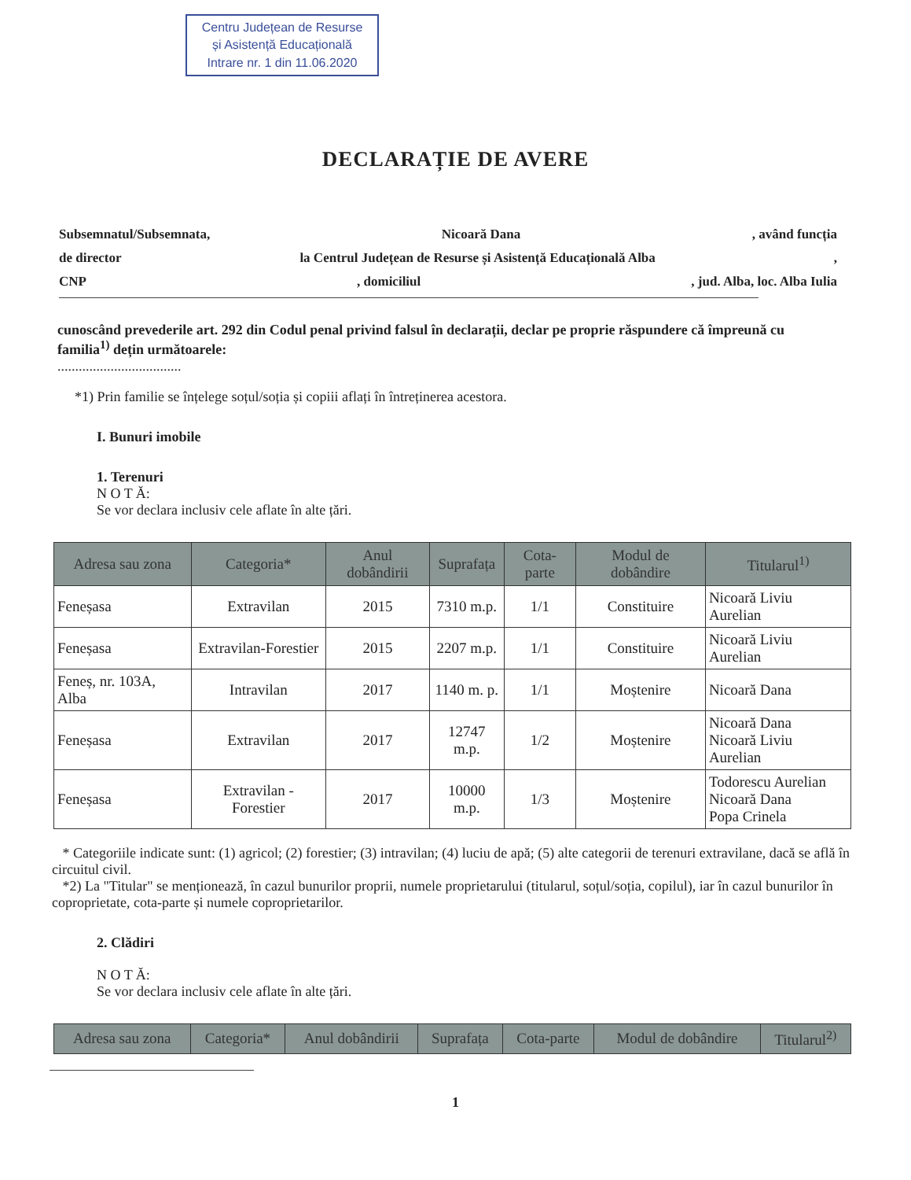Centru Județean de Resurse
și Asistență Educațională
Intrare nr. 1 din 11.06.2020
DECLARAȚIE DE AVERE
Subsemnatul/Subsemnata, Nicoară Dana, având funcția
de director la Centrul Județean de Resurse și Asistență Educațională Alba,
CNP, domiciliul, jud. Alba, loc. Alba Iulia
cunoscând prevederile art. 292 din Codul penal privind falsul în declarații, declar pe proprie răspundere că împreună cu familia<sup>1)</sup> dețin următoarele:
...................................
*1) Prin familie se înțelege soțul/soția și copiii aflați în întreținerea acestora.
I. Bunuri imobile
1. Terenuri
N O T Ă:
Se vor declara inclusiv cele aflate în alte țări.
| Adresa sau zona | Categoria* | Anul dobândirii | Suprafața | Cota-parte | Modul de dobândire | Titularul<sup>1)</sup> |
| --- | --- | --- | --- | --- | --- | --- |
| Feneșasa | Extravilan | 2015 | 7310 m.p. | 1/1 | Constituire | Nicoară Liviu Aurelian |
| Feneșasa | Extravilan-Forestier | 2015 | 2207 m.p. | 1/1 | Constituire | Nicoară Liviu Aurelian |
| Feneș, nr. 103A, Alba | Intravilan | 2017 | 1140 m. p. | 1/1 | Moștenire | Nicoară Dana |
| Feneșasa | Extravilan | 2017 | 12747 m.p. | 1/2 | Moștenire | Nicoară Dana Nicoară Liviu Aurelian |
| Feneșasa | Extravilan - Forestier | 2017 | 10000 m.p. | 1/3 | Moștenire | Todorescu Aurelian Nicoară Dana Popa Crinela |
* Categoriile indicate sunt: (1) agricol; (2) forestier; (3) intravilan; (4) luciu de apă; (5) alte categorii de terenuri extravilane, dacă se află în circuitul civil.
*2) La "Titular" se menționează, în cazul bunurilor proprii, numele proprietarului (titularul, soțul/soția, copilul), iar în cazul bunurilor în coproprietate, cota-parte și numele coproprietarilor.
2. Clădiri
N O T Ă:
Se vor declara inclusiv cele aflate în alte țări.
| Adresa sau zona | Categoria* | Anul dobândirii | Suprafața | Cota-parte | Modul de dobândire | Titularul<sup>2)</sup> |
| --- | --- | --- | --- | --- | --- | --- |
1